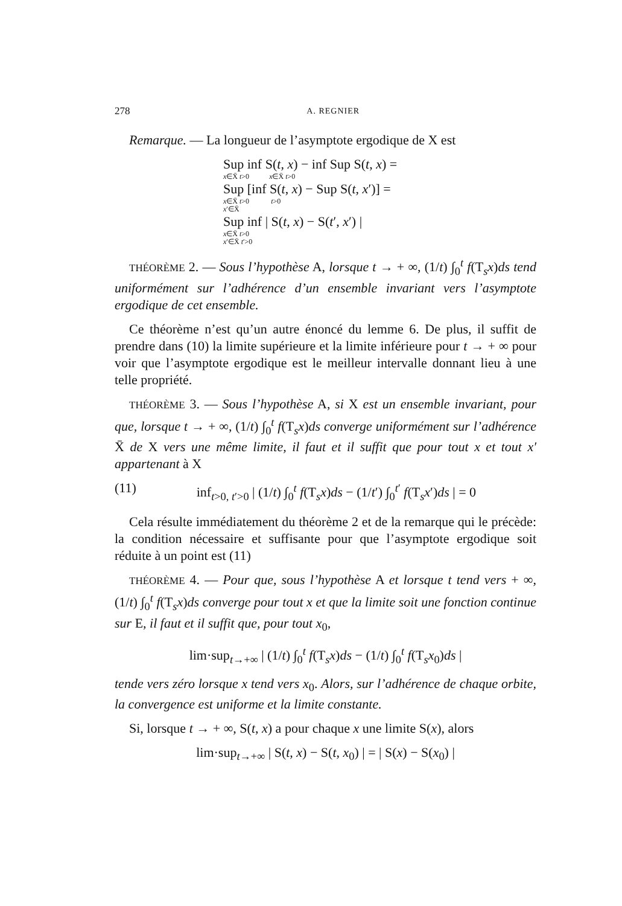278 A. REGNIER
Remarque. — La longueur de l’asymptote ergodique de X est
Sup inf S(t, x) − inf Sup S(t, x) =
x∈X̄ t>0 x∈X̄ t>0
Sup [inf S(t, x) − Sup S(t, x′)] =
x∈X̄ t>0 t>0
x′∈X̄
Sup inf | S(t, x) − S(t′, x′) |
x∈X̄ t>0
x′∈X̄ t′>0
THÉORÈME 2. — Sous l’hypothèse A, lorsque t → + ∞, (1/t) ∫<sub>0</sub><sup>t</sup> f(T<sub>s</sub>x)ds tend uniformément sur l’adhérence d’un ensemble invariant vers l’asymptote ergodique de cet ensemble.
Ce théorème n’est qu’un autre énoncé du lemme 6. De plus, il suffit de prendre dans (10) la limite supérieure et la limite inférieure pour t → + ∞ pour voir que l’asymptote ergodique est le meilleur intervalle donnant lieu à une telle propriété.
THÉORÈME 3. — Sous l’hypothèse A, si X est un ensemble invariant, pour que, lorsque t → + ∞, (1/t) ∫<sub>0</sub><sup>t</sup> f(T<sub>s</sub>x)ds converge uniformément sur l’adhérence X̄ de X vers une même limite, il faut et il suffit que pour tout x et tout x′ appartenant à X
(11) inf<sub>t>0, t′>0</sub> | (1/t) ∫<sub>0</sub><sup>t</sup> f(T<sub>s</sub>x)ds − (1/t′) ∫<sub>0</sub><sup>t′</sup> f(T<sub>s</sub>x′)ds | = 0
Cela résulte immédiatement du théorème 2 et de la remarque qui le précède: la condition nécessaire et suffisante pour que l’asymptote ergodique soit réduite à un point est (11)
THÉORÈME 4. — Pour que, sous l’hypothèse A et lorsque t tend vers + ∞, (1/t) ∫<sub>0</sub><sup>t</sup> f(T<sub>s</sub>x)ds converge pour tout x et que la limite soit une fonction continue sur E, il faut et il suffit que, pour tout x<sub>0</sub>,
lim·sup<sub>t→+∞</sub> | (1/t) ∫<sub>0</sub><sup>t</sup> f(T<sub>s</sub>x)ds − (1/t) ∫<sub>0</sub><sup>t</sup> f(T<sub>s</sub>x<sub>0</sub>)ds |
tende vers zéro lorsque x tend vers x<sub>0</sub>. Alors, sur l’adhérence de chaque orbite, la convergence est uniforme et la limite constante.
Si, lorsque t → + ∞, S(t, x) a pour chaque x une limite S(x), alors
lim·sup<sub>t→+∞</sub> | S(t, x) − S(t, x<sub>0</sub>) | = | S(x) − S(x<sub>0</sub>) |